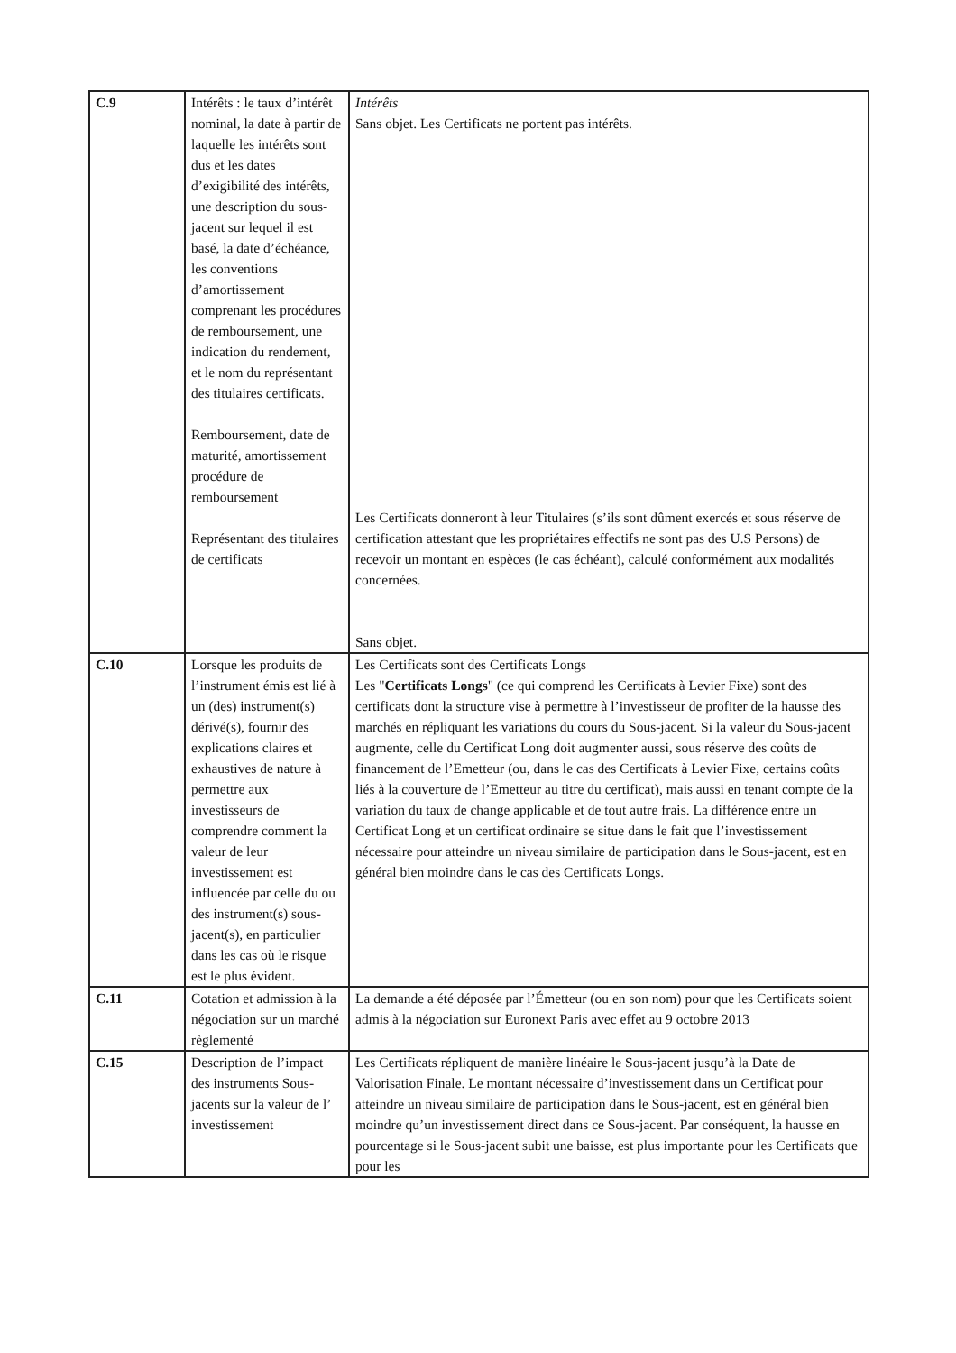| C.9 | Intérêts : le taux d’intérêt nominal, la date à partir de laquelle les intérêts sont dus et les dates d’exigibilité des intérêts, une description du sous-jacent sur lequel il est basé, la date d’échéance, les conventions d’amortissement comprenant les procédures de remboursement, une indication du rendement, et le nom du représentant des titulaires certificats. Remboursement, date de maturité, amortissement procédure de remboursement Représentant des titulaires de certificats | Intérêts Sans objet. Les Certificats ne portent pas intérêts. Les Certificats donneront à leur Titulaires (s’ils sont dûment exercés et sous réserve de certification attestant que les propriétaires effectifs ne sont pas des U.S Persons) de recevoir un montant en espèces (le cas échéant), calculé conformément aux modalités concernées. Sans objet. |
| C.10 | Lorsque les produits de l’instrument émis est lié à un (des) instrument(s) dérivé(s), fournir des explications claires et exhaustives de nature à permettre aux investisseurs de comprendre comment la valeur de leur investissement est influencée par celle du ou des instrument(s) sous-jacent(s), en particulier dans les cas où le risque est le plus évident. | Les Certificats sont des Certificats Longs Les " Certificats Longs " (ce qui comprend les Certificats à Levier Fixe) sont des certificats dont la structure vise à permettre à l’investisseur de profiter de la hausse des marchés en répliquant les variations du cours du Sous-jacent. Si la valeur du Sous-jacent augmente, celle du Certificat Long doit augmenter aussi, sous réserve des coûts de financement de l’Emetteur (ou, dans le cas des Certificats à Levier Fixe, certains coûts liés à la couverture de l’Emetteur au titre du certificat), mais aussi en tenant compte de la variation du taux de change applicable et de tout autre frais. La différence entre un Certificat Long et un certificat ordinaire se situe dans le fait que l’investissement nécessaire pour atteindre un niveau similaire de participation dans le Sous-jacent, est en général bien moindre dans le cas des Certificats Longs. |
| C.11 | Cotation et admission à la négociation sur un marché règlementé | La demande a été déposée par l’Émetteur (ou en son nom) pour que les Certificats soient admis à la négociation sur Euronext Paris avec effet au 9 octobre 2013 |
| C.15 | Description de l’impact des instruments Sous-jacents sur la valeur de l’ investissement | Les Certificats répliquent de manière linéaire le Sous-jacent jusqu’à la Date de Valorisation Finale. Le montant nécessaire d’investissement dans un Certificat pour atteindre un niveau similaire de participation dans le Sous-jacent, est en général bien moindre qu’un investissement direct dans ce Sous-jacent. Par conséquent, la hausse en pourcentage si le Sous-jacent subit une baisse, est plus importante pour les Certificats que pour les |